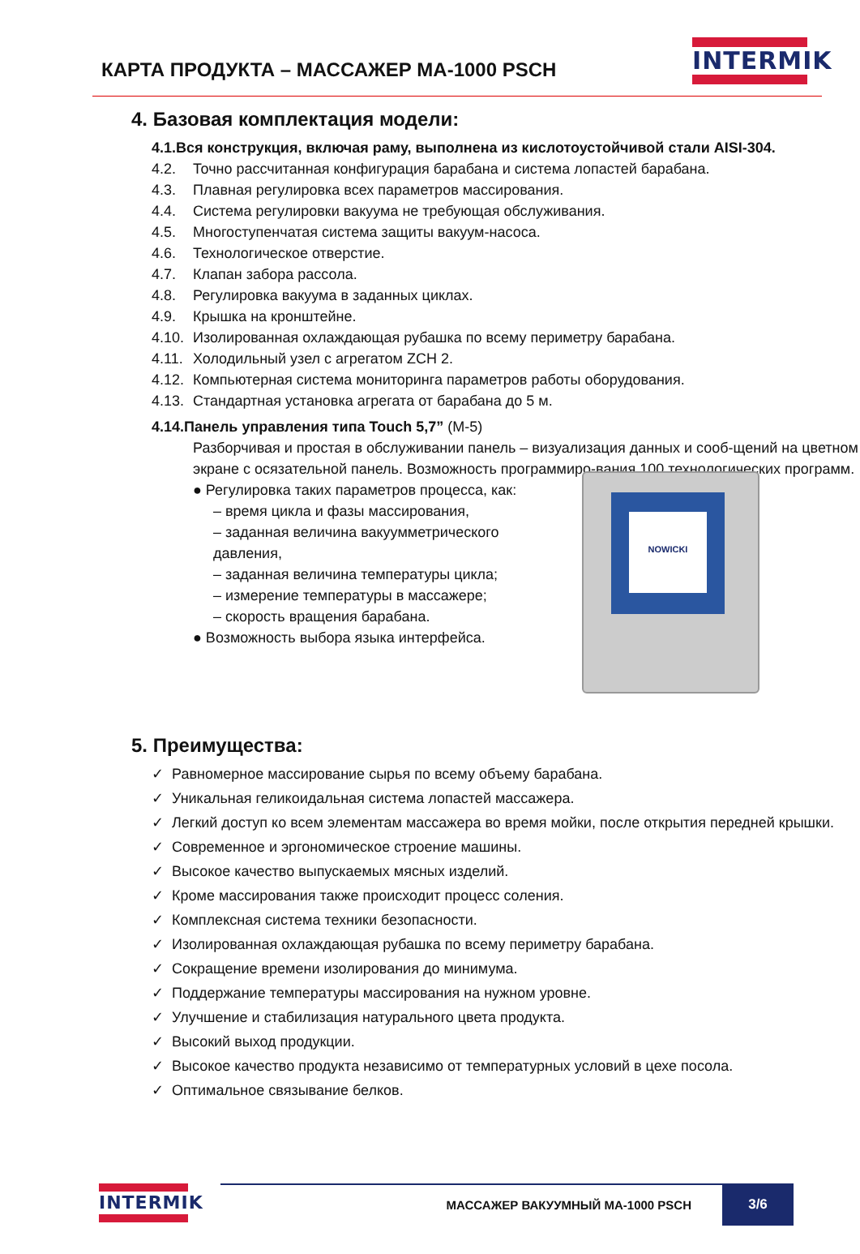КАРТА ПРОДУКТА – МАССАЖЕР МА-1000 PSCH
INTERMIK
4. Базовая комплектация модели:
4.1. Вся конструкция, включая раму, выполнена из кислотоустойчивой стали AISI-304.
4.2. Точно рассчитанная конфигурация барабана и система лопастей барабана.
4.3. Плавная регулировка всех параметров массирования.
4.4. Система регулировки вакуума не требующая обслуживания.
4.5. Многоступенчатая система защиты вакуум-насоса.
4.6. Технологическое отверстие.
4.7. Клапан забора рассола.
4.8. Регулировка вакуума в заданных циклах.
4.9. Крышка на кронштейне.
4.10. Изолированная охлаждающая рубашка по всему периметру барабана.
4.11. Холодильный узел с агрегатом ZCH 2.
4.12. Компьютерная система мониторинга параметров работы оборудования.
4.13. Стандартная установка агрегата от барабана до 5 м.
4.14. Панель управления типа Touch 5,7” (M-5)
Разборчивая и простая в обслуживании панель – визуализация данных и сооб-щений на цветном экране с осязательной панель. Возможность программиро-вания 100 технологических программ.
● Регулировка таких параметров процесса, как:
– время цикла и фазы массирования,
– заданная величина вакуумметрического давления,
– заданная величина температуры цикла;
– измерение температуры в массажере;
– скорость вращения барабана.
● Возможность выбора языка интерфейса.
NOWICKI
5. Преимущества:
✓ Равномерное массирование сырья по всему объему барабана.
✓ Уникальная геликоидальная система лопастей массажера.
✓ Легкий доступ ко всем элементам массажера во время мойки, после открытия передней крышки.
✓ Современное и эргономическое строение машины.
✓ Высокое качество выпускаемых мясных изделий.
✓ Кроме массирования также происходит процесс соления.
✓ Комплексная система техники безопасности.
✓ Изолированная охлаждающая рубашка по всему периметру барабана.
✓ Сокращение времени изолирования до минимума.
✓ Поддержание температуры массирования на нужном уровне.
✓ Улучшение и стабилизация натурального цвета продукта.
✓ Высокий выход продукции.
✓ Высокое качество продукта независимо от температурных условий в цехе посола.
✓ Оптимальное связывание белков.
INTERMIK
МАССАЖЕР ВАКУУМНЫЙ МА-1000 PSCH
3/6